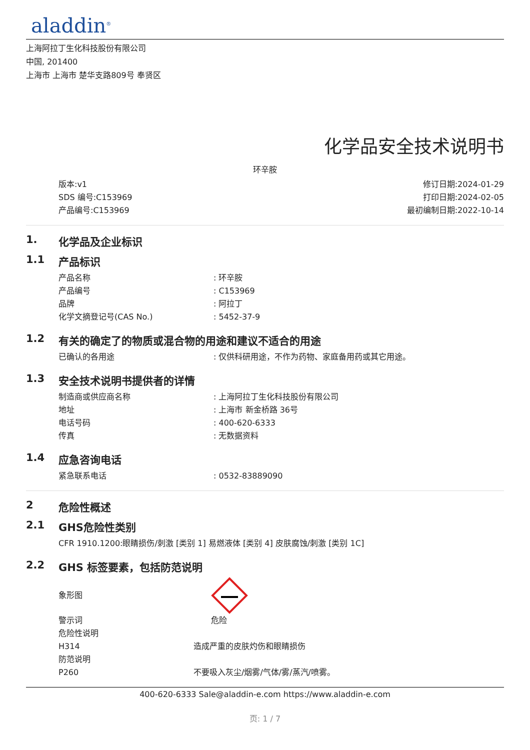aladdin<sup>®</sup>
上海阿拉丁生化科技股份有限公司
中国, 201400
上海市 上海市 楚华支路809号 奉贤区
化学品安全技术说明书
环辛胺
版本:v1
SDS 编号:C153969
产品编号:C153969
修订日期:2024-01-29
打印日期:2024-02-05
最初编制日期:2022-10-14
1. 化学品及企业标识
1.1 产品标识
产品名称 : 环辛胺
产品编号 : C153969
品牌 : 阿拉丁
化学文摘登记号(CAS No.) : 5452-37-9
1.2 有关的确定了的物质或混合物的用途和建议不适合的用途
已确认的各用途 : 仅供科研用途，不作为药物、家庭备用药或其它用途。
1.3 安全技术说明书提供者的详情
制造商或供应商名称 : 上海阿拉丁生化科技股份有限公司
地址 : 上海市 新金桥路 36号
电话号码 : 400-620-6333
传真 : 无数据资料
1.4 应急咨询电话
紧急联系电话 : 0532-83889090
2 危险性概述
2.1 GHS危险性类别
CFR 1910.1200:眼睛损伤/刺激 [类别 1] 易燃液体 [类别 4] 皮肤腐蚀/刺激 [类别 1C]
2.2 GHS 标签要素，包括防范说明
象形图
警示词 危险
危险性说明
H314 造成严重的皮肤灼伤和眼睛损伤
防范说明
P260 不要吸入灰尘/烟雾/气体/雾/蒸汽/喷雾。
400-620-6333 Sale@aladdin-e.com https://www.aladdin-e.com
页: 1 / 7